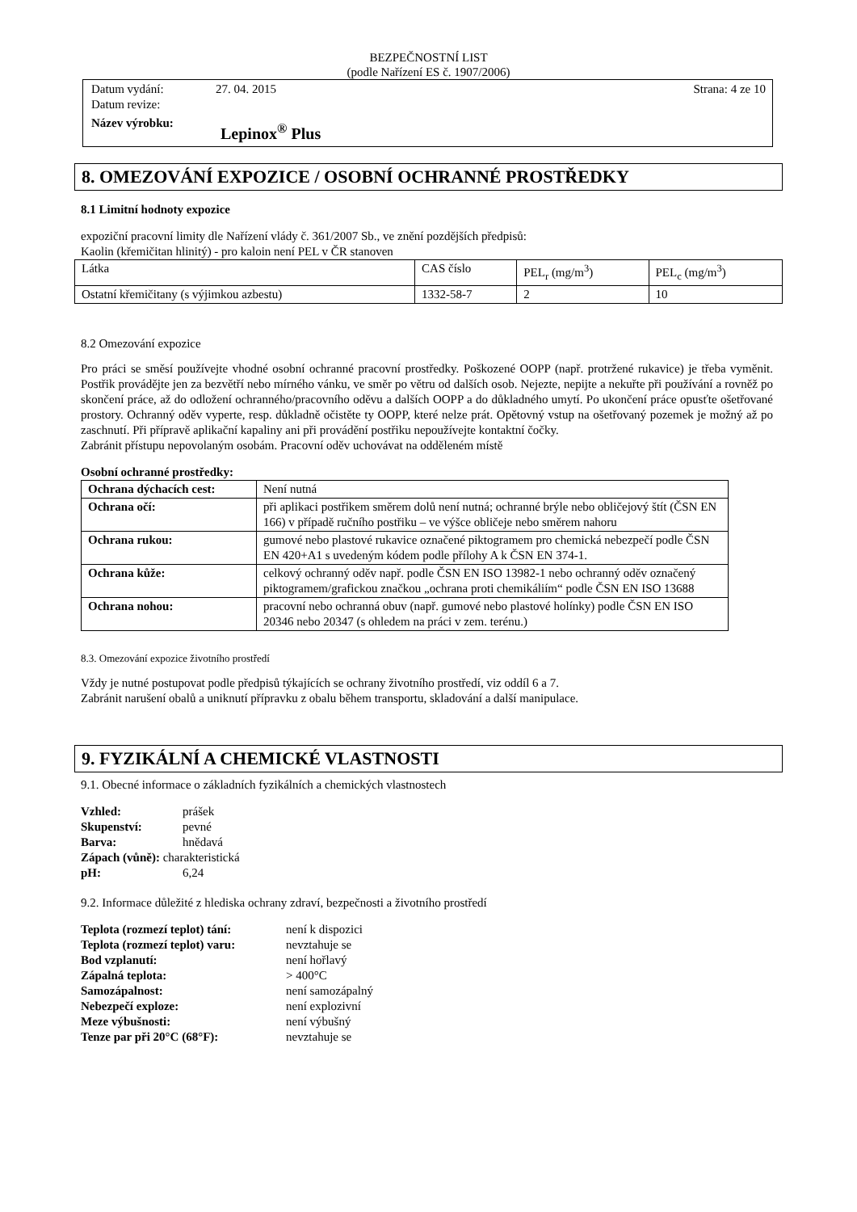BEZPEČNOSTNÍ LIST
(podle Nařízení ES č. 1907/2006)
Datum vydání: 27. 04. 2015 Strana: 4 ze 10
Datum revize:
Název výrobku: Lepinox<sup>®</sup> Plus
8. OMEZOVÁNÍ EXPOZICE / OSOBNÍ OCHRANNÉ PROSTŘEDKY
8.1 Limitní hodnoty expozice
expoziční pracovní limity dle Nařízení vlády č. 361/2007 Sb., ve znění pozdějších předpisů:
Kaolin (křemičitan hlinitý) - pro kaloin není PEL v ČR stanoven
| Látka | CAS číslo | PEL<sub>r</sub> (mg/m<sup>3</sup>) | PEL<sub>c</sub> (mg/m<sup>3</sup>) |
| Ostatní křemičitany (s výjimkou azbestu) | 1332-58-7 | 2 | 10 |
8.2 Omezování expozice
Pro práci se směsí používejte vhodné osobní ochranné pracovní prostředky. Poškozené OOPP (např. protržené rukavice) je třeba vyměnit. Postřik provádějte jen za bezvětří nebo mírného vánku, ve směr po větru od dalších osob. Nejezte, nepijte a nekuřte při používání a rovněž po skončení práce, až do odložení ochranného/pracovního oděvu a dalších OOPP a do důkladného umytí. Po ukončení práce opusťte ošetřované prostory. Ochranný oděv vyperte, resp. důkladně očistěte ty OOPP, které nelze prát. Opětovný vstup na ošetřovaný pozemek je možný až po zaschnutí. Při přípravě aplikační kapaliny ani při provádění postřiku nepoužívejte kontaktní čočky.
Zabránit přístupu nepovolaným osobám. Pracovní oděv uchovávat na odděleném místě
Osobní ochranné prostředky:
| Ochrana dýchacích cest: | Není nutná |
| Ochrana očí: | při aplikaci postřikem směrem dolů není nutná; ochranné brýle nebo obličejový štít (ČSN EN 166) v případě ručního postřiku – ve výšce obličeje nebo směrem nahoru |
| Ochrana rukou: | gumové nebo plastové rukavice označené piktogramem pro chemická nebezpečí podle ČSN EN 420+A1 s uvedeným kódem podle přílohy A k ČSN EN 374-1. |
| Ochrana kůže: | celkový ochranný oděv např. podle ČSN EN ISO 13982-1 nebo ochranný oděv označený piktogramem/grafickou značkou „ochrana proti chemikáliím“ podle ČSN EN ISO 13688 |
| Ochrana nohou: | pracovní nebo ochranná obuv (např. gumové nebo plastové holínky) podle ČSN EN ISO 20346 nebo 20347 (s ohledem na práci v zem. terénu.) |
8.3. Omezování expozice životního prostředí
Vždy je nutné postupovat podle předpisů týkajících se ochrany životního prostředí, viz oddíl 6 a 7.
Zabránit narušení obalů a uniknutí přípravku z obalu během transportu, skladování a další manipulace.
9. FYZIKÁLNÍ A CHEMICKÉ VLASTNOSTI
9.1. Obecné informace o základních fyzikálních a chemických vlastnostech
| Vzhled: | prášek |
| Skupenství: | pevné |
| Barva: | hnědavá |
| Zápach (vůně): charakteristická | |
| pH: | 6,24 |
9.2. Informace důležité z hlediska ochrany zdraví, bezpečnosti a životního prostředí
| Teplota (rozmezí teplot) tání: | není k dispozici |
| Teplota (rozmezí teplot) varu: | nevztahuje se |
| Bod vzplanutí: | není hořlavý |
| Zápalná teplota: | > 400°C |
| Samozápalnost: | není samozápalný |
| Nebezpečí exploze: | není explozivní |
| Meze výbušnosti: | není výbušný |
| Tenze par při 20°C (68°F): | nevztahuje se |